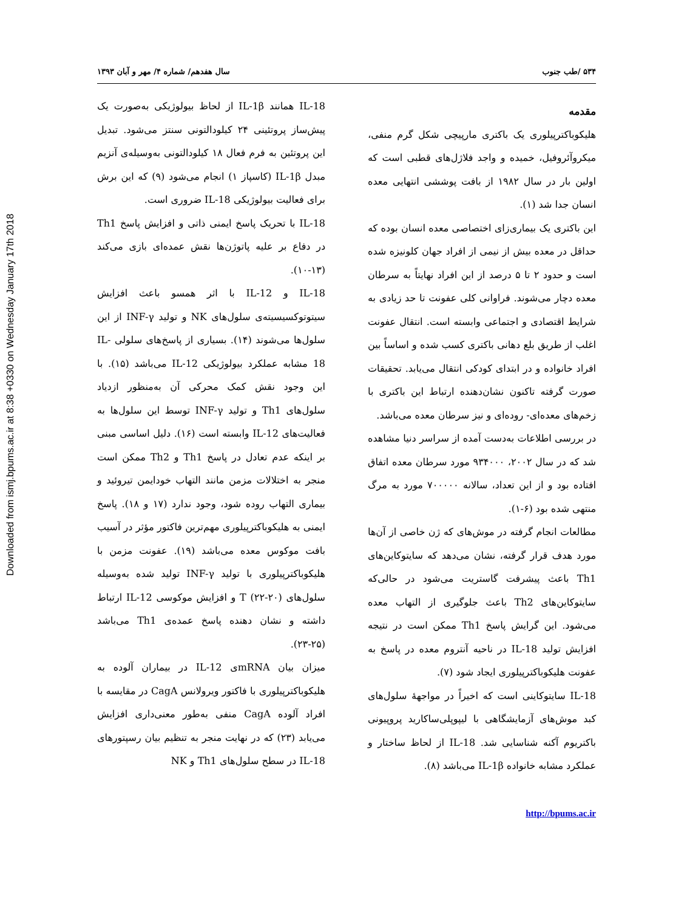Downloaded from ismj.bpums.ac.ir at 8:38 +0330 on Wednesday January 17th 2018
۵۳۴ /طب جنوب سال هفدهم/ شماره ۴/ مهر و آبان ۱۳۹۳
مقدمه
هلیکوباکترپیلوری یک باکتری مارپیچی شکل گرم منفی، میکروآئروفیل، خمیده و واجد فلاژل‌های قطبی است که اولین بار در سال ۱۹۸۲ از بافت پوششی انتهایی معده انسان جدا شد (۱).
این باکتری یک بیماری‌زای اختصاصی معده انسان بوده که حداقل در معده بیش از نیمی از افراد جهان کلونیزه شده است و حدود ۲ تا ۵ درصد از این افراد نهایتاً به سرطان معده دچار می‌شوند. فراوانی کلی عفونت تا حد زیادی به شرایط اقتصادی و اجتماعی وابسته است. انتقال عفونت اغلب از طریق بلع دهانی باکتری کسب شده و اساساً بین افراد خانواده و در ابتدای کودکی انتقال می‌یابد. تحقیقات صورت گرفته تاکنون نشان‌دهنده ارتباط این باکتری با زخم‌های معده‌ای- روده‌ای و نیز سرطان معده می‌باشد.
در بررسی اطلاعات به‌دست آمده از سراسر دنیا مشاهده شد که در سال ۲۰۰۲، ۹۳۴۰۰۰ مورد سرطان معده اتفاق افتاده بود و از این تعداد، سالانه ۷۰۰۰۰۰ مورد به مرگ منتهی شده بود (۶-۱).
مطالعات انجام گرفته در موش‌های که ژن خاصی از آن‌ها مورد هدف قرار گرفته، نشان می‌دهد که سایتوکاین‌های Th1 باعث پیشرفت گاستریت می‌شود در حالی‌که سایتوکاین‌های Th2 باعث جلوگیری از التهاب معده می‌شود. این گرایش پاسخ Th1 ممکن است در نتیجه افزایش تولید IL-18 در ناحیه آنتروم معده در پاسخ به عفونت هلیکوباکترپیلوری ایجاد شود (۷).
IL-18 سایتوکاینی است که اخیراً در مواجههٔ سلول‌های کبد موش‌های آزمایشگاهی با لیپوپلی‌ساکارید پروپیونی باکتریوم آکنه شناسایی شد. IL-18 از لحاظ ساختار و عملکرد مشابه خانواده IL-1β می‌باشد (۸).
IL-18 همانند IL-1β از لحاظ بیولوژیکی به‌صورت یک پیش‌ساز پروتئینی ۲۴ کیلودالتونی سنتز می‌شود. تبدیل این پروتئین به فرم فعال ۱۸ کیلودالتونی به‌وسیله‌ی آنزیم مبدل IL-1β (کاسپاز ۱) انجام می‌شود (۹) که این برش برای فعالیت بیولوژیکی IL-18 ضروری است.
IL-18 با تحریک پاسخ ایمنی ذاتی و افزایش پاسخ Th1 در دفاع بر علیه پاتوژن‌ها نقش عمده‌ای بازی می‌کند (۱۳-۱۰).
IL-18 و IL-12 با اثر همسو باعث افزایش سیتوتوکسیسیته‌ی سلول‌های NK و تولید INF-γ از این سلول‌ها می‌شوند (۱۴). بسیاری از پاسخ‌های سلولی IL-18 مشابه عملکرد بیولوژیکی IL-12 می‌باشد (۱۵). با این وجود نقش کمک محرکی آن به‌منظور ازدیاد سلول‌های Th1 و تولید INF-γ توسط این سلول‌ها به فعالیت‌های IL-12 وابسته است (۱۶). دلیل اساسی مبنی بر اینکه عدم تعادل در پاسخ Th1 و Th2 ممکن است منجر به اختلالات مزمن مانند التهاب خودایمن تیروئید و بیماری التهاب روده شود، وجود ندارد (۱۷ و ۱۸). پاسخ ایمنی به هلیکوباکترپیلوری مهم‌ترین فاکتور مؤثر در آسیب بافت موکوس معده می‌باشد (۱۹). عفونت مزمن با هلیکوباکترپیلوری با تولید INF-γ تولید شده به‌وسیله سلول‌های T (۲۲-۲۰) و افزایش موکوسی IL-12 ارتباط داشته و نشان دهنده پاسخ عمده‌ی Th1 می‌باشد (۲۵-۲۳).
میزان بیان mRNAی IL-12 در بیماران آلوده به هلیکوباکترپیلوری با فاکتور ویرولانس CagA در مقایسه با افراد آلوده CagA منفی به‌طور معنی‌داری افزایش می‌یابد (۲۳) که در نهایت منجر به تنظیم بیان رسپتورهای IL-18 در سطح سلول‌های Th1 و NK
http://bpums.ac.ir